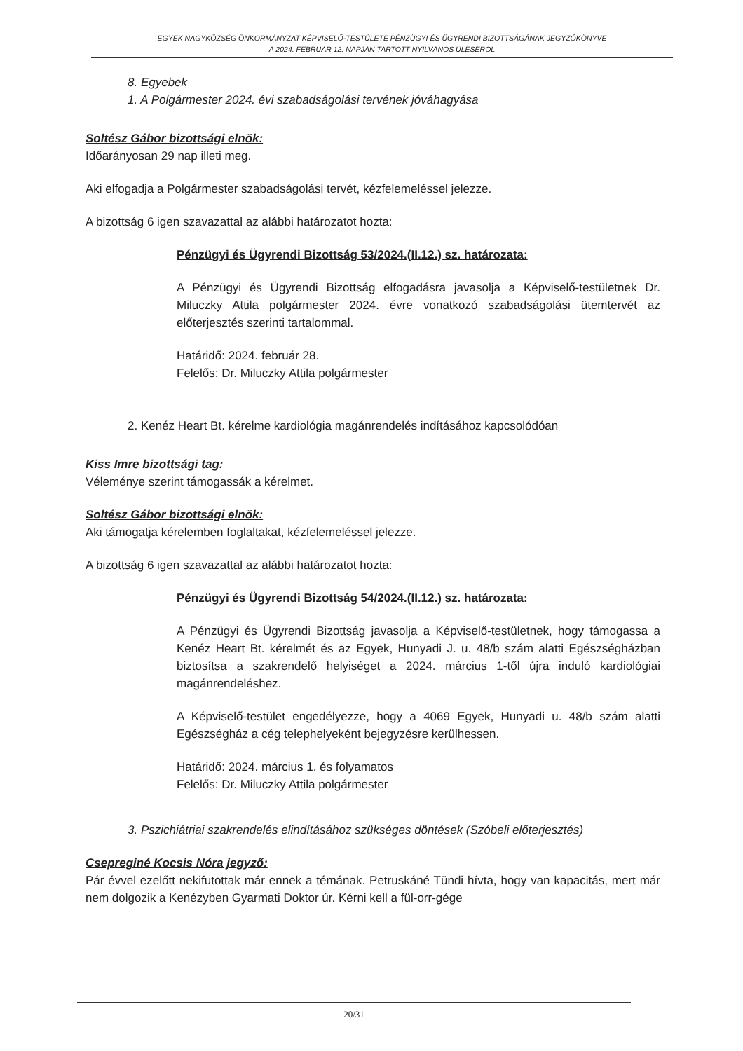EGYEK NAGYKÖZSÉG ÖNKORMÁNYZAT KÉPVISELŐ-TESTÜLETE PÉNZÜGYI ÉS ÜGYRENDI BIZOTTSÁGÁNAK JEGYZŐKÖNYVE
A 2024. FEBRUÁR 12. NAPJÁN TARTOTT NYILVÁNOS ÜLÉSÉRŐL
8. Egyebek
1. A Polgármester 2024. évi szabadságolási tervének jóváhagyása
Soltész Gábor bizottsági elnök:
Időarányosan 29 nap illeti meg.
Aki elfogadja a Polgármester szabadságolási tervét, kézfelemeléssel jelezze.
A bizottság 6 igen szavazattal az alábbi határozatot hozta:
Pénzügyi és Ügyrendi Bizottság 53/2024.(II.12.) sz. határozata:
A Pénzügyi és Ügyrendi Bizottság elfogadásra javasolja a Képviselő-testületnek Dr. Miluczky Attila polgármester 2024. évre vonatkozó szabadságolási ütemtervét az előterjesztés szerinti tartalommal.
Határidő: 2024. február 28.
Felelős: Dr. Miluczky Attila polgármester
2. Kenéz Heart Bt. kérelme kardiológia magánrendelés indításához kapcsolódóan
Kiss Imre bizottsági tag:
Véleménye szerint támogassák a kérelmet.
Soltész Gábor bizottsági elnök:
Aki támogatja kérelemben foglaltakat, kézfelemeléssel jelezze.
A bizottság 6 igen szavazattal az alábbi határozatot hozta:
Pénzügyi és Ügyrendi Bizottság 54/2024.(II.12.) sz. határozata:
A Pénzügyi és Ügyrendi Bizottság javasolja a Képviselő-testületnek, hogy támogassa a Kenéz Heart Bt. kérelmét és az Egyek, Hunyadi J. u. 48/b szám alatti Egészségházban biztosítsa a szakrendelő helyiséget a 2024. március 1-től újra induló kardiológiai magánrendeléshez.
A Képviselő-testület engedélyezze, hogy a 4069 Egyek, Hunyadi u. 48/b szám alatti Egészségház a cég telephelyeként bejegyzésre kerülhessen.
Határidő: 2024. március 1. és folyamatos
Felelős: Dr. Miluczky Attila polgármester
3. Pszichiátriai szakrendelés elindításához szükséges döntések (Szóbeli előterjesztés)
Csepreginé Kocsis Nóra jegyző:
Pár évvel ezelőtt nekifutottak már ennek a témának. Petruskáné Tündi hívta, hogy van kapacitás, mert már nem dolgozik a Kenézyben Gyarmati Doktor úr. Kérni kell a fül-orr-gége
20/31